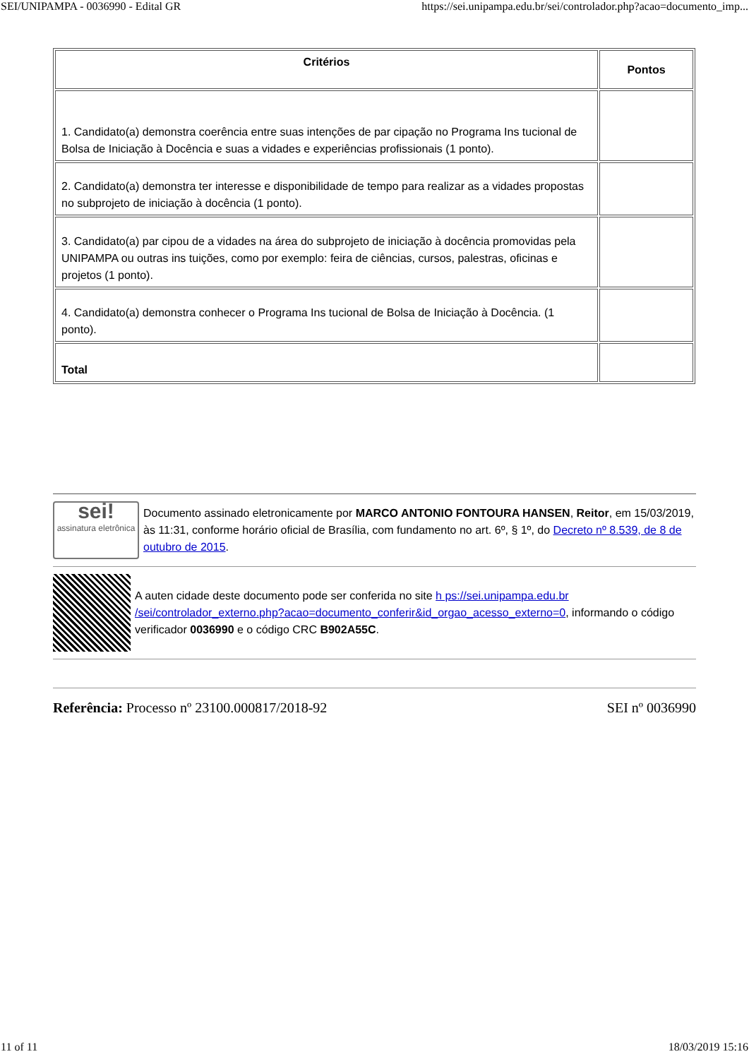SEI/UNIPAMPA - 0036990 - Edital GR https://sei.unipampa.edu.br/sei/controlador.php?acao=documento_imp...
| Critérios | Pontos |
| --- | --- |
| 1. Candidato(a) demonstra coerência entre suas intenções de par cipação no Programa Ins tucional de Bolsa de Iniciação à Docência e suas a vidades e experiências profissionais (1 ponto). | |
| 2. Candidato(a) demonstra ter interesse e disponibilidade de tempo para realizar as a vidades propostas no subprojeto de iniciação à docência (1 ponto). | |
| 3. Candidato(a) par cipou de a vidades na área do subprojeto de iniciação à docência promovidas pela UNIPAMPA ou outras ins tuições, como por exemplo: feira de ciências, cursos, palestras, oficinas e projetos (1 ponto). | |
| 4. Candidato(a) demonstra conhecer o Programa Ins tucional de Bolsa de Iniciação à Docência. (1 ponto). | |
| Total | |
sei!
assinatura eletrônica
Documento assinado eletronicamente por MARCO ANTONIO FONTOURA HANSEN, Reitor, em 15/03/2019, às 11:31, conforme horário oficial de Brasília, com fundamento no art. 6º, § 1º, do Decreto nº 8.539, de 8 de outubro de 2015.
A auten cidade deste documento pode ser conferida no site h ps://sei.unipampa.edu.br /sei/controlador_externo.php?acao=documento_conferir&id_orgao_acesso_externo=0, informando o código verificador 0036990 e o código CRC B902A55C.
Referência: Processo nº 23100.000817/2018-92 SEI nº 0036990
11 of 11 18/03/2019 15:16